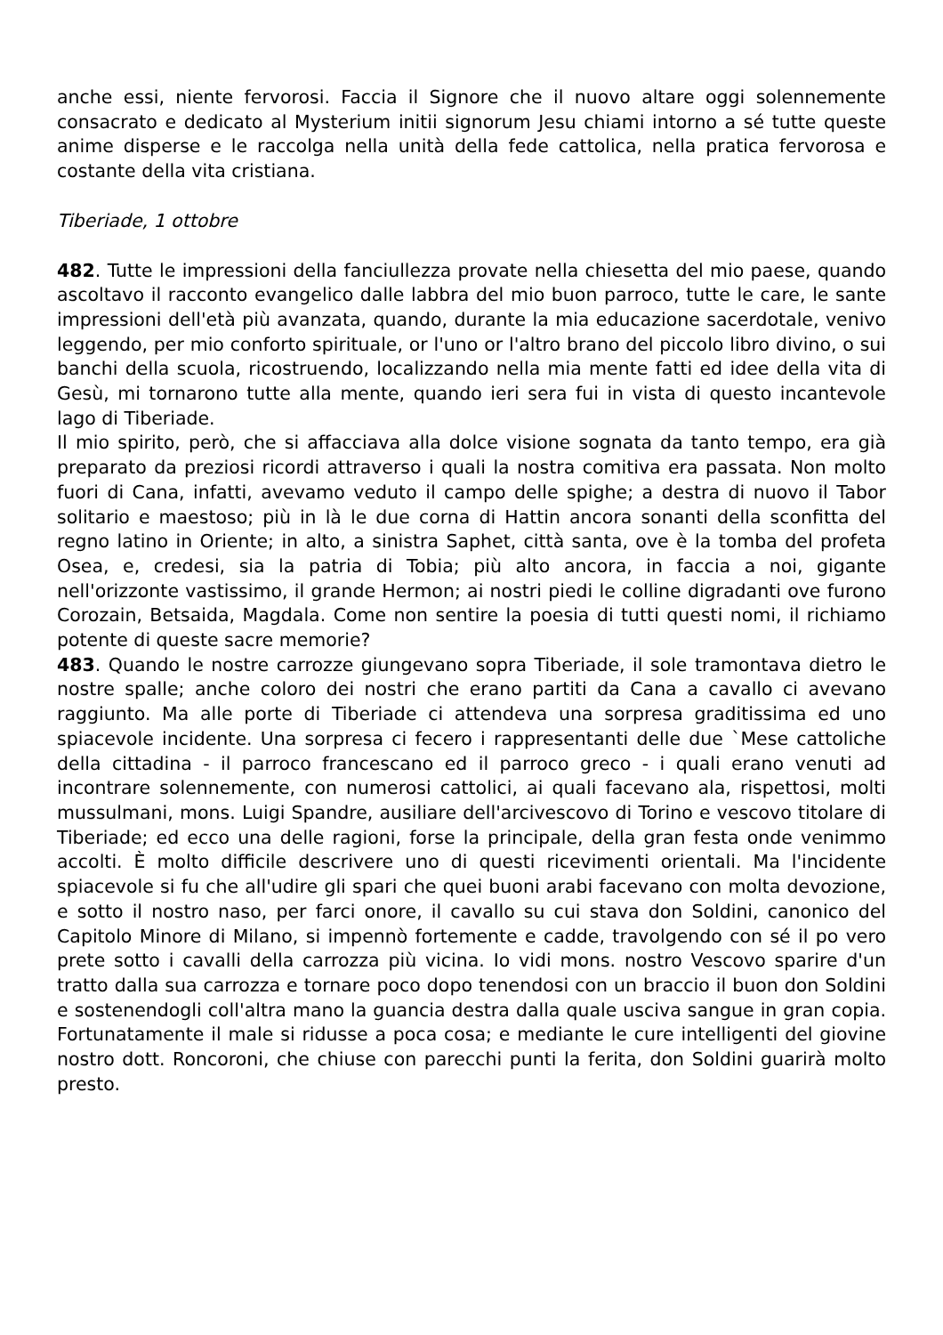anche essi, niente fervorosi. Faccia il Signore che il nuovo altare oggi solennemente consacrato e dedicato al Mysterium initii signorum Jesu chiami intorno a sé tutte queste anime disperse e le raccolga nella unità della fede cattolica, nella pratica fervorosa e costante della vita cristiana.
Tiberiade, 1 ottobre
482. Tutte le impressioni della fanciullezza provate nella chiesetta del mio paese, quando ascoltavo il racconto evangelico dalle labbra del mio buon parroco, tutte le care, le sante impressioni dell'età più avanzata, quando, durante la mia educazione sacerdotale, venivo leggendo, per mio conforto spirituale, or l'uno or l'altro brano del piccolo libro divino, o sui banchi della scuola, ricostruendo, localizzando nella mia mente fatti ed idee della vita di Gesù, mi tornarono tutte alla mente, quando ieri sera fui in vista di questo incantevole lago di Tiberiade.
Il mio spirito, però, che si affacciava alla dolce visione sognata da tanto tempo, era già preparato da preziosi ricordi attraverso i quali la nostra comitiva era passata. Non molto fuori di Cana, infatti, avevamo veduto il campo delle spighe; a destra di nuovo il Tabor solitario e maestoso; più in là le due corna di Hattin ancora sonanti della sconfitta del regno latino in Oriente; in alto, a sinistra Saphet, città santa, ove è la tomba del profeta Osea, e, credesi, sia la patria di Tobia; più alto ancora, in faccia a noi, gigante nell'orizzonte vastissimo, il grande Hermon; ai nostri piedi le colline digradanti ove furono Corozain, Betsaida, Magdala. Come non sentire la poesia di tutti questi nomi, il richiamo potente di queste sacre memorie?
483. Quando le nostre carrozze giungevano sopra Tiberiade, il sole tramontava dietro le nostre spalle; anche coloro dei nostri che erano partiti da Cana a cavallo ci avevano raggiunto. Ma alle porte di Tiberiade ci attendeva una sorpresa graditissima ed uno spiacevole incidente. Una sorpresa ci fecero i rappresentanti delle due `Mese cattoliche della cittadina - il parroco francescano ed il parroco greco - i quali erano venuti ad incontrare solennemente, con numerosi cattolici, ai quali facevano ala, rispettosi, molti mussulmani, mons. Luigi Spandre, ausiliare dell'arcivescovo di Torino e vescovo titolare di Tiberiade; ed ecco una delle ragioni, forse la principale, della gran festa onde venimmo accolti. È molto difficile descrivere uno di questi ricevimenti orientali. Ma l'incidente spiacevole si fu che all'udire gli spari che quei buoni arabi facevano con molta devozione, e sotto il nostro naso, per farci onore, il cavallo su cui stava don Soldini, canonico del Capitolo Minore di Milano, si impennò fortemente e cadde, travolgendo con sé il po vero prete sotto i cavalli della carrozza più vicina. Io vidi mons. nostro Vescovo sparire d'un tratto dalla sua carrozza e tornare poco dopo tenendosi con un braccio il buon don Soldini e sostenendogli coll'altra mano la guancia destra dalla quale usciva sangue in gran copia. Fortunatamente il male si ridusse a poca cosa; e mediante le cure intelligenti del giovine nostro dott. Roncoroni, che chiuse con parecchi punti la ferita, don Soldini guarirà molto presto.